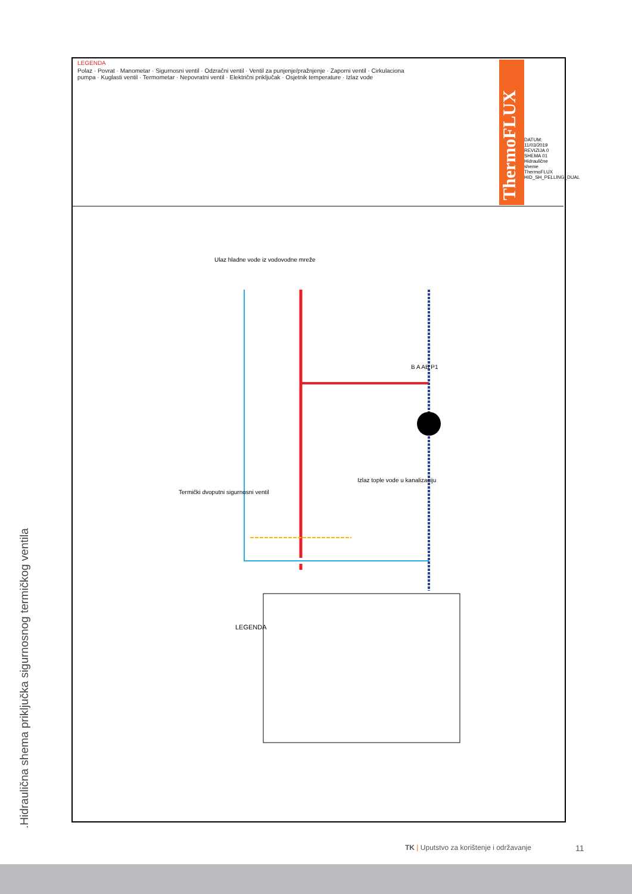.Hidraulična shema priključka sigurnosnog termičkog ventila
ThermoFLUX
LEGENDA
LEGENDA Polaz Povrat Manometar Sigurnosni ventil Odzračni ventil Ventil za punjenje/pražnjenje Zaporni ventil Cirkulaciona pumpa Kuglasti ventil Termometar Nepovratni ventil Električni priključak Osjetnik temperature Izlaz vode
LEGENDA
Polaz · Povrat · Manometar · Sigurnosni ventil · Odzračni ventil · Ventil za punjenje/pražnjenje · Zaporni ventil · Cirkulaciona pumpa · Kuglasti ventil · Termometar · Nepovratni ventil · Električni priključak · Osjetnik temperature · Izlaz vode
Ulaz hladne vode iz vodovodne mreže
Termički dvoputni sigurnosni ventil
Izlaz tople vode u kanalizaciju
B A AB P1
DATUM: 11/03/2019 REVIZIJA 0 SHEMA 01 Hidraulične sheme ThermoFLUX HID_SH_PELLING_DUAL
TK | Uputstvo za korištenje i održavanje 11